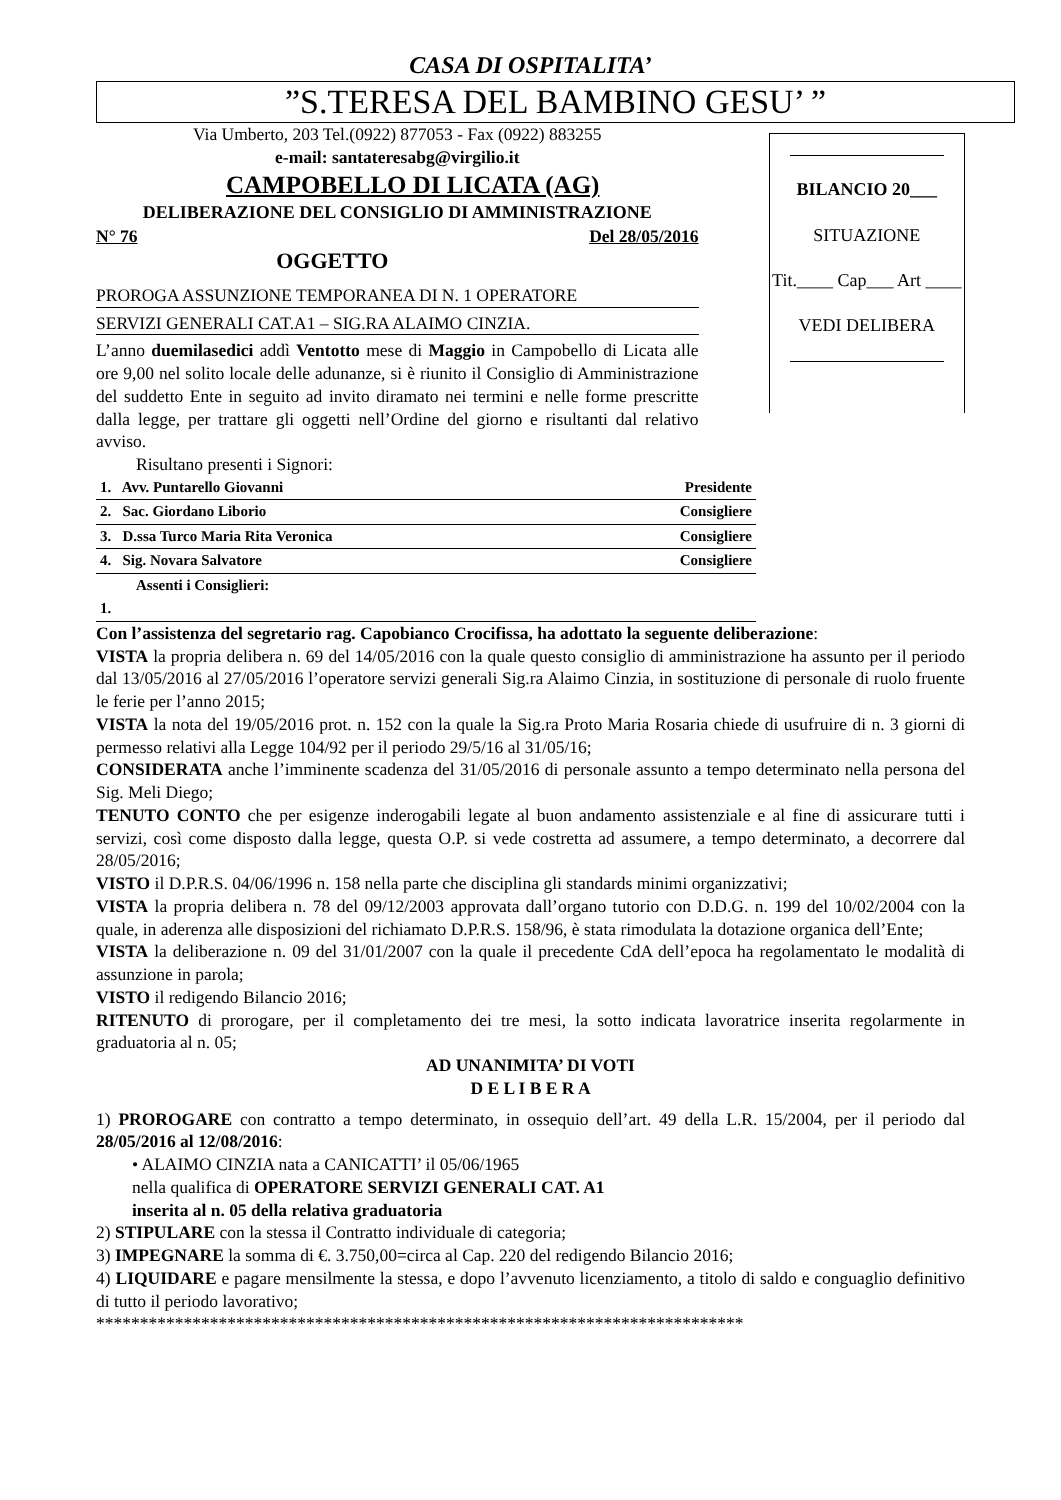CASA DI OSPITALITA’
”S.TERESA DEL BAMBINO GESU’ ”
Via Umberto, 203 Tel.(0922) 877053 - Fax (0922) 883255
e-mail: santateresabg@virgilio.it
CAMPOBELLO DI LICATA (AG)
DELIBERAZIONE DEL CONSIGLIO DI AMMINISTRAZIONE
N° 76 Del 28/05/2016
OGGETTO
PROROGA ASSUNZIONE TEMPORANEA DI N. 1 OPERATORE
SERVIZI GENERALI CAT.A1 – SIG.RA ALAIMO CINZIA.
L’anno duemilasedici addì Ventotto mese di Maggio in Campobello di Licata alle ore 9,00 nel solito locale delle adunanze, si è riunito il Consiglio di Amministrazione del suddetto Ente in seguito ad invito diramato nei termini e nelle forme prescritte dalla legge, per trattare gli oggetti nell’Ordine del giorno e risultanti dal relativo avviso.
Risultano presenti i Signori:
BILANCIO 20___
SITUAZIONE
Tit.____ Cap___ Art ____
VEDI DELIBERA
| 1. Avv. Puntarello Giovanni | Presidente |
| 2. Sac. Giordano Liborio | Consigliere |
| 3. D.ssa Turco Maria Rita Veronica | Consigliere |
| 4. Sig. Novara Salvatore | Consigliere |
| Assenti i Consiglieri: | |
| 1. | |
Con l’assistenza del segretario rag. Capobianco Crocifissa, ha adottato la seguente deliberazione:
VISTA la propria delibera n. 69 del 14/05/2016 con la quale questo consiglio di amministrazione ha assunto per il periodo dal 13/05/2016 al 27/05/2016 l’operatore servizi generali Sig.ra Alaimo Cinzia, in sostituzione di personale di ruolo fruente le ferie per l’anno 2015;
VISTA la nota del 19/05/2016 prot. n. 152 con la quale la Sig.ra Proto Maria Rosaria chiede di usufruire di n. 3 giorni di permesso relativi alla Legge 104/92 per il periodo 29/5/16 al 31/05/16;
CONSIDERATA anche l’imminente scadenza del 31/05/2016 di personale assunto a tempo determinato nella persona del Sig. Meli Diego;
TENUTO CONTO che per esigenze inderogabili legate al buon andamento assistenziale e al fine di assicurare tutti i servizi, così come disposto dalla legge, questa O.P. si vede costretta ad assumere, a tempo determinato, a decorrere dal 28/05/2016;
VISTO il D.P.R.S. 04/06/1996 n. 158 nella parte che disciplina gli standards minimi organizzativi;
VISTA la propria delibera n. 78 del 09/12/2003 approvata dall’organo tutorio con D.D.G. n. 199 del 10/02/2004 con la quale, in aderenza alle disposizioni del richiamato D.P.R.S. 158/96, è stata rimodulata la dotazione organica dell’Ente;
VISTA la deliberazione n. 09 del 31/01/2007 con la quale il precedente CdA dell’epoca ha regolamentato le modalità di assunzione in parola;
VISTO il redigendo Bilancio 2016;
RITENUTO di prorogare, per il completamento dei tre mesi, la sotto indicata lavoratrice inserita regolarmente in graduatoria al n. 05;
AD UNANIMITA’ DI VOTI
D E L I B E R A
1) PROROGARE con contratto a tempo determinato, in ossequio dell’art. 49 della L.R. 15/2004, per il periodo dal 28/05/2016 al 12/08/2016:
• ALAIMO CINZIA nata a CANICATTI’ il 05/06/1965
nella qualifica di OPERATORE SERVIZI GENERALI CAT. A1
inserita al n. 05 della relativa graduatoria
2) STIPULARE con la stessa il Contratto individuale di categoria;
3) IMPEGNARE la somma di €. 3.750,00=circa al Cap. 220 del redigendo Bilancio 2016;
4) LIQUIDARE e pagare mensilmente la stessa, e dopo l’avvenuto licenziamento, a titolo di saldo e conguaglio definitivo di tutto il periodo lavorativo;
**************************************************************************